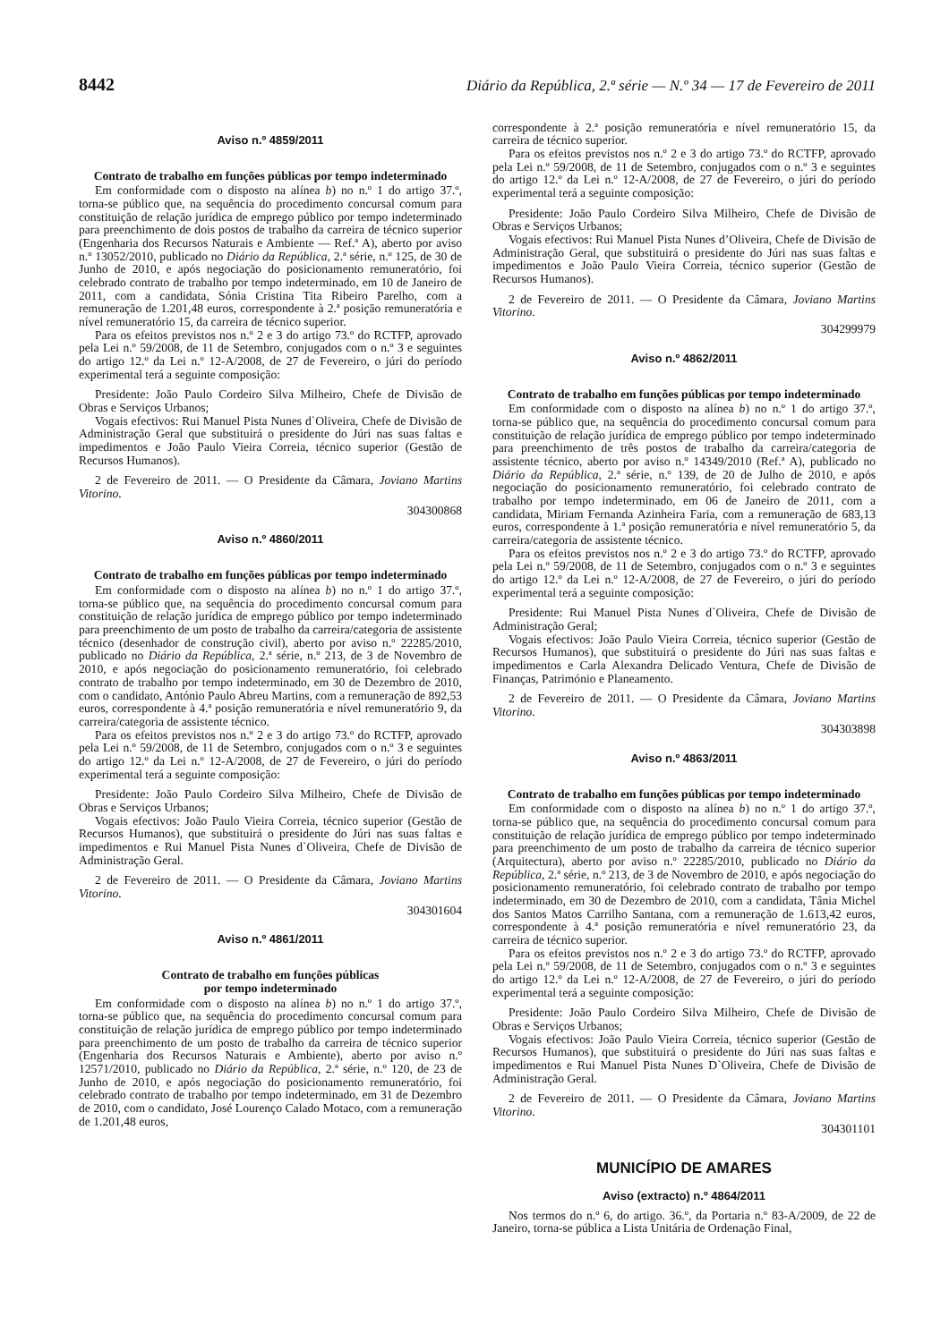8442 Diário da República, 2.ª série — N.º 34 — 17 de Fevereiro de 2011
Aviso n.º 4859/2011
Contrato de trabalho em funções públicas por tempo indeterminado
Em conformidade com o disposto na alínea b) no n.º 1 do artigo 37.º, torna-se público que, na sequência do procedimento concursal comum para constituição de relação jurídica de emprego público por tempo indeterminado para preenchimento de dois postos de trabalho da carreira de técnico superior (Engenharia dos Recursos Naturais e Ambiente — Ref.ª A), aberto por aviso n.º 13052/2010, publicado no Diário da República, 2.ª série, n.º 125, de 30 de Junho de 2010, e após negociação do posicionamento remuneratório, foi celebrado contrato de trabalho por tempo indeterminado, em 10 de Janeiro de 2011, com a candidata, Sónia Cristina Tita Ribeiro Parelho, com a remuneração de 1.201,48 euros, correspondente à 2.ª posição remuneratória e nível remuneratório 15, da carreira de técnico superior.
Para os efeitos previstos nos n.º 2 e 3 do artigo 73.º do RCTFP, aprovado pela Lei n.º 59/2008, de 11 de Setembro, conjugados com o n.º 3 e seguintes do artigo 12.º da Lei n.º 12-A/2008, de 27 de Fevereiro, o júri do período experimental terá a seguinte composição:
Presidente: João Paulo Cordeiro Silva Milheiro, Chefe de Divisão de Obras e Serviços Urbanos;
Vogais efectivos: Rui Manuel Pista Nunes d`Oliveira, Chefe de Divisão de Administração Geral que substituirá o presidente do Júri nas suas faltas e impedimentos e João Paulo Vieira Correia, técnico superior (Gestão de Recursos Humanos).
2 de Fevereiro de 2011. — O Presidente da Câmara, Joviano Martins Vitorino.
304300868
Aviso n.º 4860/2011
Contrato de trabalho em funções públicas por tempo indeterminado
Em conformidade com o disposto na alínea b) no n.º 1 do artigo 37.º, torna-se público que, na sequência do procedimento concursal comum para constituição de relação jurídica de emprego público por tempo indeterminado para preenchimento de um posto de trabalho da carreira/categoria de assistente técnico (desenhador de construção civil), aberto por aviso n.º 22285/2010, publicado no Diário da República, 2.ª série, n.º 213, de 3 de Novembro de 2010, e após negociação do posicionamento remuneratório, foi celebrado contrato de trabalho por tempo indeterminado, em 30 de Dezembro de 2010, com o candidato, António Paulo Abreu Martins, com a remuneração de 892,53 euros, correspondente à 4.ª posição remuneratória e nível remuneratório 9, da carreira/categoria de assistente técnico.
Para os efeitos previstos nos n.º 2 e 3 do artigo 73.º do RCTFP, aprovado pela Lei n.º 59/2008, de 11 de Setembro, conjugados com o n.º 3 e seguintes do artigo 12.º da Lei n.º 12-A/2008, de 27 de Fevereiro, o júri do período experimental terá a seguinte composição:
Presidente: João Paulo Cordeiro Silva Milheiro, Chefe de Divisão de Obras e Serviços Urbanos;
Vogais efectivos: João Paulo Vieira Correia, técnico superior (Gestão de Recursos Humanos), que substituirá o presidente do Júri nas suas faltas e impedimentos e Rui Manuel Pista Nunes d`Oliveira, Chefe de Divisão de Administração Geral.
2 de Fevereiro de 2011. — O Presidente da Câmara, Joviano Martins Vitorino.
304301604
Aviso n.º 4861/2011
Contrato de trabalho em funções públicas
por tempo indeterminado
Em conformidade com o disposto na alínea b) no n.º 1 do artigo 37.º, torna-se público que, na sequência do procedimento concursal comum para constituição de relação jurídica de emprego público por tempo indeterminado para preenchimento de um posto de trabalho da carreira de técnico superior (Engenharia dos Recursos Naturais e Ambiente), aberto por aviso n.º 12571/2010, publicado no Diário da República, 2.ª série, n.º 120, de 23 de Junho de 2010, e após negociação do posicionamento remuneratório, foi celebrado contrato de trabalho por tempo indeterminado, em 31 de Dezembro de 2010, com o candidato, José Lourenço Calado Motaco, com a remuneração de 1.201,48 euros,
correspondente à 2.ª posição remuneratória e nível remuneratório 15, da carreira de técnico superior.
Para os efeitos previstos nos n.º 2 e 3 do artigo 73.º do RCTFP, aprovado pela Lei n.º 59/2008, de 11 de Setembro, conjugados com o n.º 3 e seguintes do artigo 12.º da Lei n.º 12-A/2008, de 27 de Fevereiro, o júri do período experimental terá a seguinte composição:
Presidente: João Paulo Cordeiro Silva Milheiro, Chefe de Divisão de Obras e Serviços Urbanos;
Vogais efectivos: Rui Manuel Pista Nunes d’Oliveira, Chefe de Divisão de Administração Geral, que substituirá o presidente do Júri nas suas faltas e impedimentos e João Paulo Vieira Correia, técnico superior (Gestão de Recursos Humanos).
2 de Fevereiro de 2011. — O Presidente da Câmara, Joviano Martins Vitorino.
304299979
Aviso n.º 4862/2011
Contrato de trabalho em funções públicas por tempo indeterminado
Em conformidade com o disposto na alínea b) no n.º 1 do artigo 37.º, torna-se público que, na sequência do procedimento concursal comum para constituição de relação jurídica de emprego público por tempo indeterminado para preenchimento de três postos de trabalho da carreira/categoria de assistente técnico, aberto por aviso n.º 14349/2010 (Ref.ª A), publicado no Diário da República, 2.ª série, n.º 139, de 20 de Julho de 2010, e após negociação do posicionamento remuneratório, foi celebrado contrato de trabalho por tempo indeterminado, em 06 de Janeiro de 2011, com a candidata, Miriam Fernanda Azinheira Faria, com a remuneração de 683,13 euros, correspondente à 1.ª posição remuneratória e nível remuneratório 5, da carreira/categoria de assistente técnico.
Para os efeitos previstos nos n.º 2 e 3 do artigo 73.º do RCTFP, aprovado pela Lei n.º 59/2008, de 11 de Setembro, conjugados com o n.º 3 e seguintes do artigo 12.º da Lei n.º 12-A/2008, de 27 de Fevereiro, o júri do período experimental terá a seguinte composição:
Presidente: Rui Manuel Pista Nunes d`Oliveira, Chefe de Divisão de Administração Geral;
Vogais efectivos: João Paulo Vieira Correia, técnico superior (Gestão de Recursos Humanos), que substituirá o presidente do Júri nas suas faltas e impedimentos e Carla Alexandra Delicado Ventura, Chefe de Divisão de Finanças, Património e Planeamento.
2 de Fevereiro de 2011. — O Presidente da Câmara, Joviano Martins Vitorino.
304303898
Aviso n.º 4863/2011
Contrato de trabalho em funções públicas por tempo indeterminado
Em conformidade com o disposto na alínea b) no n.º 1 do artigo 37.º, torna-se público que, na sequência do procedimento concursal comum para constituição de relação jurídica de emprego público por tempo indeterminado para preenchimento de um posto de trabalho da carreira de técnico superior (Arquitectura), aberto por aviso n.º 22285/2010, publicado no Diário da República, 2.ª série, n.º 213, de 3 de Novembro de 2010, e após negociação do posicionamento remuneratório, foi celebrado contrato de trabalho por tempo indeterminado, em 30 de Dezembro de 2010, com a candidata, Tânia Michel dos Santos Matos Carrilho Santana, com a remuneração de 1.613,42 euros, correspondente à 4.ª posição remuneratória e nível remuneratório 23, da carreira de técnico superior.
Para os efeitos previstos nos n.º 2 e 3 do artigo 73.º do RCTFP, aprovado pela Lei n.º 59/2008, de 11 de Setembro, conjugados com o n.º 3 e seguintes do artigo 12.º da Lei n.º 12-A/2008, de 27 de Fevereiro, o júri do período experimental terá a seguinte composição:
Presidente: João Paulo Cordeiro Silva Milheiro, Chefe de Divisão de Obras e Serviços Urbanos;
Vogais efectivos: João Paulo Vieira Correia, técnico superior (Gestão de Recursos Humanos), que substituirá o presidente do Júri nas suas faltas e impedimentos e Rui Manuel Pista Nunes D`Oliveira, Chefe de Divisão de Administração Geral.
2 de Fevereiro de 2011. — O Presidente da Câmara, Joviano Martins Vitorino.
304301101
MUNICÍPIO DE AMARES
Aviso (extracto) n.º 4864/2011
Nos termos do n.º 6, do artigo. 36.º, da Portaria n.º 83-A/2009, de 22 de Janeiro, torna-se pública a Lista Unitária de Ordenação Final,